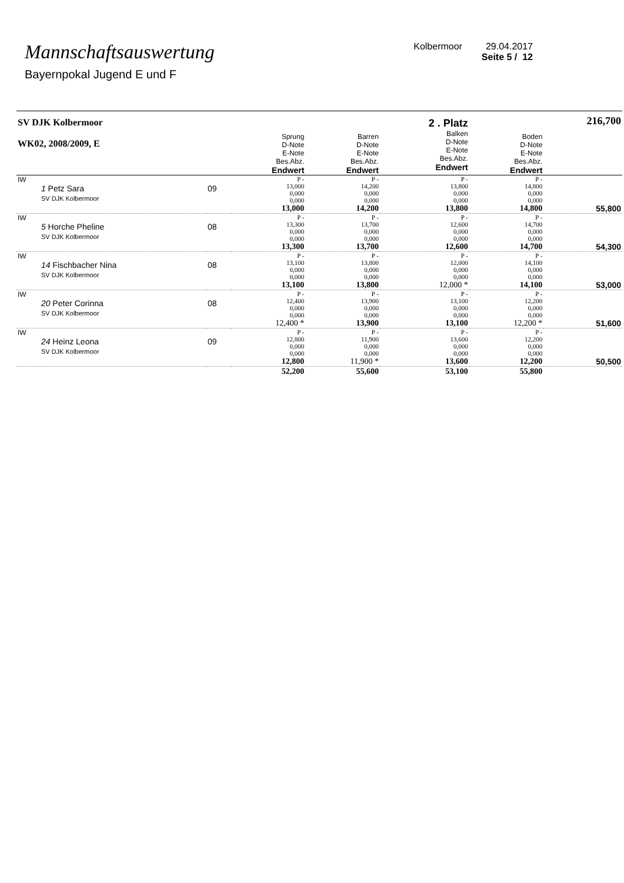Mannschaftsauswertung
Bayernpokal Jugend E und F
Kolbermoor 29.04.2017
Seite 5 / 12
| SV DJK Kolbermoor WK02, 2008/2009, E | | | Sprung D-Note E-Note Bes.Abz. Endwert | Barren D-Note E-Note Bes.Abz. Endwert | 2 . Platz Balken D-Note E-Note Bes.Abz. Endwert | Boden D-Note E-Note Bes.Abz. Endwert | 216,700 |
| IW | 1 Petz Sara SV DJK Kolbermoor | 09 | P - 13,000 0,000 0,000 13,000 | P - 14,200 0,000 0,000 14,200 | P - 13,800 0,000 0,000 13,800 | P - 14,800 0,000 0,000 14,800 | 55,800 |
| IW | 5 Horche Pheline SV DJK Kolbermoor | 08 | P - 13,300 0,000 0,000 13,300 | P - 13,700 0,000 0,000 13,700 | P - 12,600 0,000 0,000 12,600 | P - 14,700 0,000 0,000 14,700 | 54,300 |
| IW | 14 Fischbacher Nina SV DJK Kolbermoor | 08 | P - 13,100 0,000 0,000 13,100 | P - 13,800 0,000 0,000 13,800 | P - 12,000 0,000 0,000 12,000 * | P - 14,100 0,000 0,000 14,100 | 53,000 |
| IW | 20 Peter Corinna SV DJK Kolbermoor | 08 | P - 12,400 0,000 0,000 12,400 * | P - 13,900 0,000 0,000 13,900 | P - 13,100 0,000 0,000 13,100 | P - 12,200 0,000 0,000 12,200 * | 51,600 |
| IW | 24 Heinz Leona SV DJK Kolbermoor | 09 | P - 12,800 0,000 0,000 12,800 | P - 11,900 0,000 0,000 11,900 * | P - 13,600 0,000 0,000 13,600 | P - 12,200 0,000 0,000 12,200 | 50,500 |
| | | | 52,200 | 55,600 | 53,100 | 55,800 | |